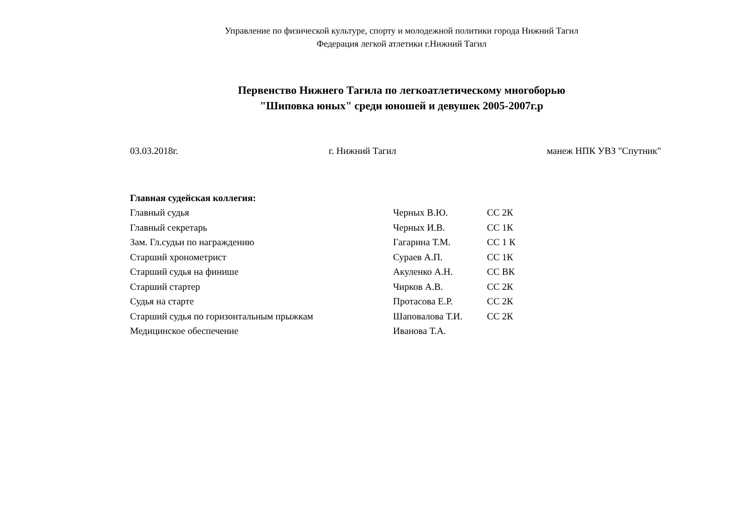Управление по физической культуре, спорту и молодежной политики города Нижний Тагил
Федерация легкой атлетики г.Нижний Тагил
Первенство Нижнего Тагила по легкоатлетическому многоборью
"Шиповка юных" среди юношей и девушек 2005-2007г.р
03.03.2018г. г. Нижний Тагил манеж НПК УВЗ "Спутник"
| Главная судейская коллегия: | | |
| --- | --- | --- |
| Главный судья | Черных В.Ю. | СС 2К |
| Главный секретарь | Черных И.В. | СС 1К |
| Зам. Гл.судьи по награждению | Гагарина Т.М. | СС 1 К |
| Старший хронометрист | Сураев А.П. | СС 1К |
| Старший судья на финише | Акуленко А.Н. | СС ВК |
| Старший стартер | Чирков А.В. | СС 2К |
| Судья на старте | Протасова Е.Р. | СС 2К |
| Старший судья по горизонтальным прыжкам | Шаповалова Т.И. | СС 2К |
| Медицинское обеспечение | Иванова Т.А. | |